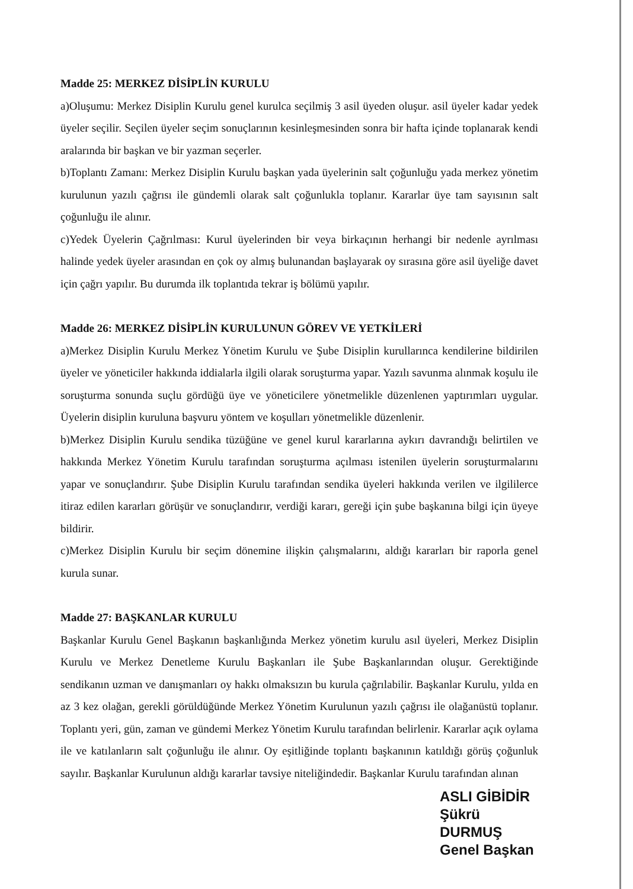Madde 25: MERKEZ DİSİPLİN KURULU
a)Oluşumu: Merkez Disiplin Kurulu genel kurulca seçilmiş 3 asil üyeden oluşur. asil üyeler kadar yedek üyeler seçilir. Seçilen üyeler seçim sonuçlarının kesinleşmesinden sonra bir hafta içinde toplanarak kendi aralarında bir başkan ve bir yazman seçerler.
b)Toplantı Zamanı: Merkez Disiplin Kurulu başkan yada üyelerinin salt çoğunluğu yada merkez yönetim kurulunun yazılı çağrısı ile gündemli olarak salt çoğunlukla toplanır. Kararlar üye tam sayısının salt çoğunluğu ile alınır.
c)Yedek Üyelerin Çağrılması: Kurul üyelerinden bir veya birkaçının herhangi bir nedenle ayrılması halinde yedek üyeler arasından en çok oy almış bulunandan başlayarak oy sırasına göre asil üyeliğe davet için çağrı yapılır. Bu durumda ilk toplantıda tekrar iş bölümü yapılır.
Madde 26: MERKEZ DİSİPLİN KURULUNUN GÖREV VE YETKİLERİ
a)Merkez Disiplin Kurulu Merkez Yönetim Kurulu ve Şube Disiplin kurullarınca kendilerine bildirilen üyeler ve yöneticiler hakkında iddialarla ilgili olarak soruşturma yapar. Yazılı savunma alınmak koşulu ile soruşturma sonunda suçlu gördüğü üye ve yöneticilere yönetmelikle düzenlenen yaptırımları uygular. Üyelerin disiplin kuruluna başvuru yöntem ve koşulları yönetmelikle düzenlenir.
b)Merkez Disiplin Kurulu sendika tüzüğüne ve genel kurul kararlarına aykırı davrandığı belirtilen ve hakkında Merkez Yönetim Kurulu tarafından soruşturma açılması istenilen üyelerin soruşturmalarını yapar ve sonuçlandırır. Şube Disiplin Kurulu tarafından sendika üyeleri hakkında verilen ve ilgililerce itiraz edilen kararları görüşür ve sonuçlandırır, verdiği kararı, gereği için şube başkanına bilgi için üyeye bildirir.
c)Merkez Disiplin Kurulu bir seçim dönemine ilişkin çalışmalarını, aldığı kararları bir raporla genel kurula sunar.
Madde 27: BAŞKANLAR KURULU
Başkanlar Kurulu Genel Başkanın başkanlığında Merkez yönetim kurulu asıl üyeleri, Merkez Disiplin Kurulu ve Merkez Denetleme Kurulu Başkanları ile Şube Başkanlarından oluşur. Gerektiğinde sendikanın uzman ve danışmanları oy hakkı olmaksızın bu kurula çağrılabilir. Başkanlar Kurulu, yılda en az 3 kez olağan, gerekli görüldüğünde Merkez Yönetim Kurulunun yazılı çağrısı ile olağanüstü toplanır. Toplantı yeri, gün, zaman ve gündemi Merkez Yönetim Kurulu tarafından belirlenir. Kararlar açık oylama ile ve katılanların salt çoğunluğu ile alınır. Oy eşitliğinde toplantı başkanının katıldığı görüş çoğunluk sayılır. Başkanlar Kurulunun aldığı kararlar tavsiye niteliğindedir. Başkanlar Kurulu tarafından alınan
ASLI GİBİDİR
Şükrü DURMUŞ
Genel Başkan